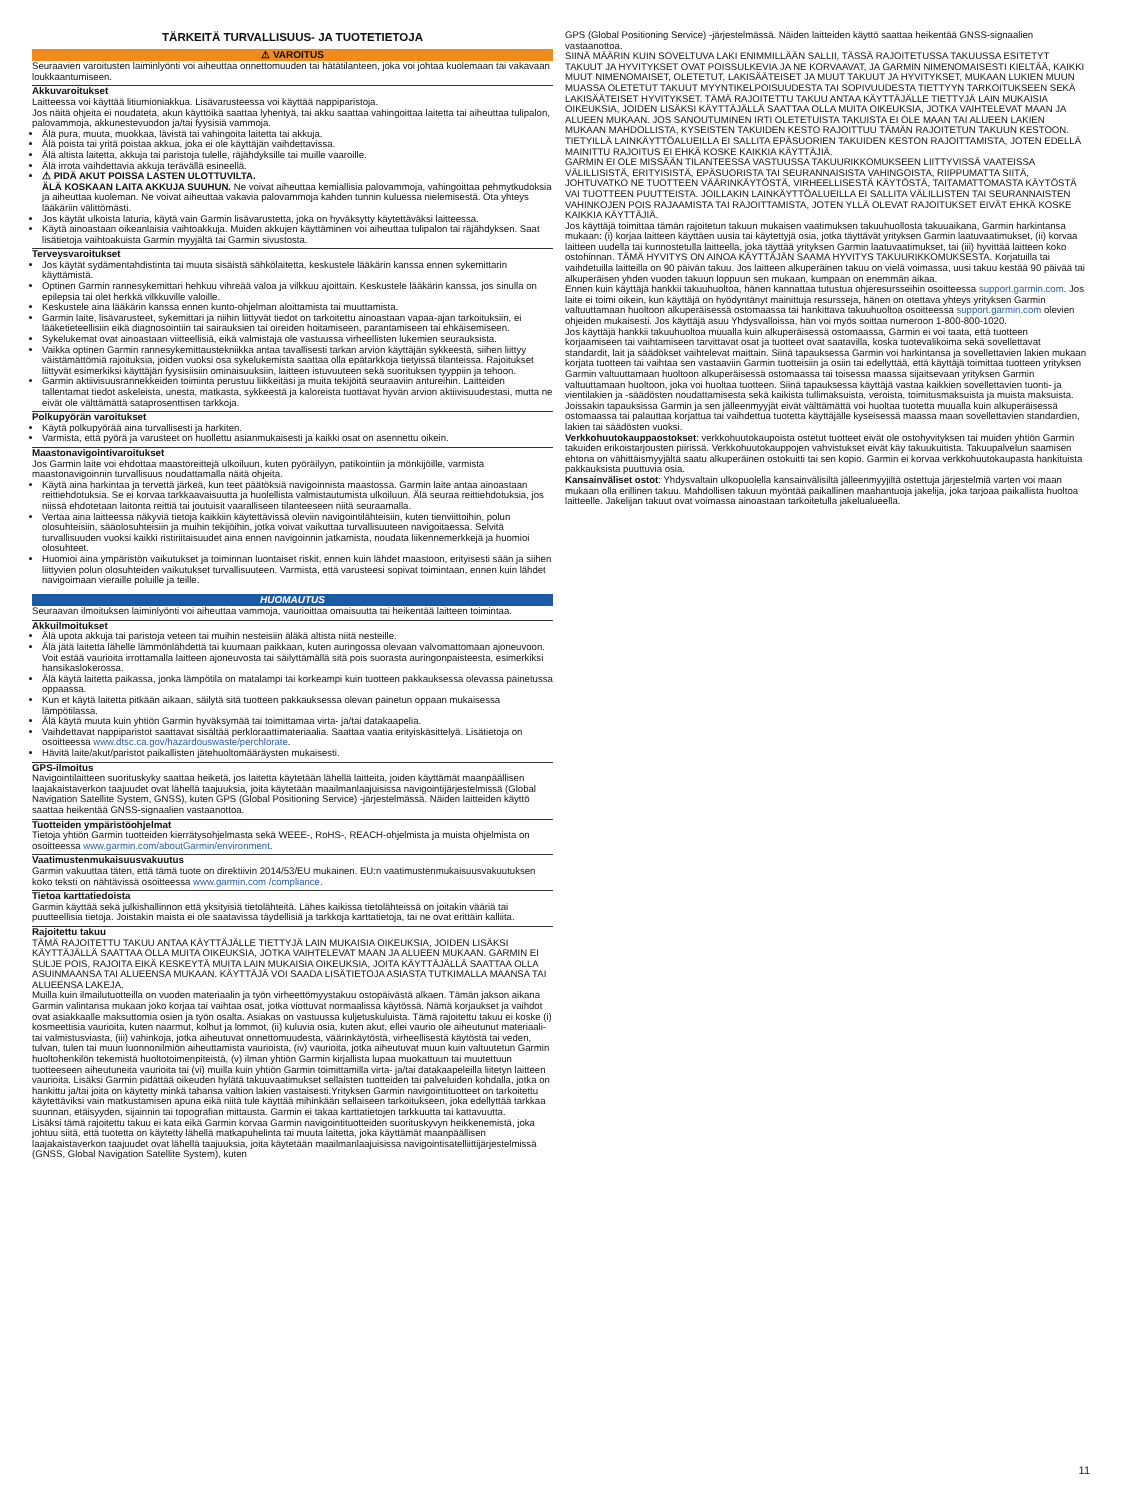TÄRKEITÄ TURVALLISUUS- JA TUOTETIETOJA
⚠ VAROITUS
Seuraavien varoitusten laiminlyönti voi aiheuttaa onnettomuuden tai hätätilanteen, joka voi johtaa kuolemaan tai vakavaan loukkaantumiseen.
Akkuvaroitukset
Laitteessa voi käyttää litiumioniakkua. Lisävarusteessa voi käyttää nappiparistoja.
Jos näitä ohjeita ei noudateta, akun käyttöikä saattaa lyhentyä, tai akku saattaa vahingoittaa laitetta tai aiheuttaa tulipalon, palovammoja, akkunestevuodon ja/tai fyysisiä vammoja.
Älä pura, muuta, muokkaa, lävistä tai vahingoita laitetta tai akkuja.
Älä poista tai yritä poistaa akkua, joka ei ole käyttäjän vaihdettavissa.
Älä altista laitetta, akkuja tai paristoja tulelle, räjähdyksille tai muille vaaroille.
Älä irrota vaihdettavia akkuja terävällä esineellä.
⚠ PIDÄ AKUT POISSA LASTEN ULOTTUVILTA.
ÄLÄ KOSKAAN LAITA AKKUJA SUUHUN. Ne voivat aiheuttaa kemiallisia palovammoja, vahingoittaa pehmytkudoksia ja aiheuttaa kuoleman. Ne voivat aiheuttaa vakavia palovammoja kahden tunnin kuluessa nielemisestä. Ota yhteys lääkäriin välittömästi.
Jos käytät ulkoista laturia, käytä vain Garmin lisävarustetta, joka on hyväksytty käytettäväksi laitteessa.
Käytä ainoastaan oikeanlaisia vaihtoakkuja. Muiden akkujen käyttäminen voi aiheuttaa tulipalon tai räjähdyksen. Saat lisätietoja vaihtoakuista Garmin myyjältä tai Garmin sivustosta.
Terveysvaroitukset
Jos käytät sydämentahdistinta tai muuta sisäistä sähkölaitetta, keskustele lääkärin kanssa ennen sykemittarin käyttämistä.
Optinen Garmin rannesykemittari hehkuu vihreää valoa ja vilkkuu ajoittain. Keskustele lääkärin kanssa, jos sinulla on epilepsia tai olet herkkä vilkkuville valoille.
Keskustele aina lääkärin kanssa ennen kunto-ohjelman aloittamista tai muuttamista.
Garmin laite, lisävarusteet, sykemittari ja niihin liittyvät tiedot on tarkoitettu ainoastaan vapaa-ajan tarkoituksiin, ei lääketieteellisiin eikä diagnosointiin tai sairauksien tai oireiden hoitamiseen, parantamiseen tai ehkäisemiseen.
Sykelukemat ovat ainoastaan viitteellisiä, eikä valmistaja ole vastuussa virheellisten lukemien seurauksista.
Vaikka optinen Garmin rannesykemittaustekniikka antaa tavallisesti tarkan arvion käyttäjän sykkeestä, siihen liittyy väistämättömiä rajoituksia, joiden vuoksi osa sykelukemista saattaa olla epätarkkoja tietyissä tilanteissa. Rajoitukset liittyvät esimerkiksi käyttäjän fyysisiisiin ominaisuuksiin, laitteen istuvuuteen sekä suorituksen tyyppiin ja tehoon.
Garmin aktiivisuusrannekkeiden toiminta perustuu liikkeitäsi ja muita tekijöitä seuraaviin antureihin. Laitteiden tallentamat tiedot askeleista, unesta, matkasta, sykkeestä ja kaloreista tuottavat hyvän arvion aktiivisuudestasi, mutta ne eivät ole välttämättä sataprosenttisen tarkkoja.
Polkupyörän varoitukset
Käytä polkupyörää aina turvallisesti ja harkiten.
Varmista, että pyörä ja varusteet on huollettu asianmukaisesti ja kaikki osat on asennettu oikein.
Maastonavigointivaroitukset
Jos Garmin laite voi ehdottaa maastoreittejä ulkoiluun, kuten pyöräilyyn, patikointiin ja mönkijöille, varmista maastonavigoinnin turvallisuus noudattamalla näitä ohjeita.
Käytä aina harkintaa ja tervettä järkeä, kun teet päätöksiä navigoinnista maastossa. Garmin laite antaa ainoastaan reittiehdotuksia. Se ei korvaa tarkkaavaisuutta ja huolellista valmistautumista ulkoiluun. Älä seuraa reittiehdotuksia, jos niissä ehdotetaan laitonta reittiä tai joutuisit vaaralliseen tilanteeseen niitä seuraamalla.
Vertaa aina laitteessa näkyviä tietoja kaikkiin käytettävissä oleviin navigointilähteisiin, kuten tienviittoihin, polun olosuhteisiin, sääolosuhteisiin ja muihin tekijöihin, jotka voivat vaikuttaa turvallisuuteen navigoitaessa. Selvitä turvallisuuden vuoksi kaikki ristiriitaisuudet aina ennen navigoinnin jatkamista, noudata liikennemerkkejä ja huomioi olosuhteet.
Huomioi aina ympäristön vaikutukset ja toiminnan luontaiset riskit, ennen kuin lähdet maastoon, erityisesti sään ja siihen liittyvien polun olosuhteiden vaikutukset turvallisuuteen. Varmista, että varusteesi sopivat toimintaan, ennen kuin lähdet navigoimaan vieraille poluille ja teille.
HUOMAUTUS
Seuraavan ilmoituksen laiminlyönti voi aiheuttaa vammoja, vaurioittaa omaisuutta tai heikentää laitteen toimintaa.
Akkuilmoitukset
Älä upota akkuja tai paristoja veteen tai muihin nesteisiin äläkä altista niitä nesteille.
Älä jätä laitetta lähelle lämmönlähdettä tai kuumaan paikkaan, kuten auringossa olevaan valvomattomaan ajoneuvoon. Voit estää vaurioita irrottamalla laitteen ajoneuvosta tai säilyttämällä sitä pois suorasta auringonpaisteesta, esimerkiksi hansikaslokerossa.
Älä käytä laitetta paikassa, jonka lämpötila on matalampi tai korkeampi kuin tuotteen pakkauksessa olevassa painetussa oppaassa.
Kun et käytä laitetta pitkään aikaan, säilytä sitä tuotteen pakkauksessa olevan painetun oppaan mukaisessa lämpötilassa.
Älä käytä muuta kuin yhtiön Garmin hyväksymää tai toimittamaa virta- ja/tai datakaapelia.
Vaihdettavat nappiparistot saattavat sisältää perkloraattimateriaalia. Saattaa vaatia erityiskäsittelyä. Lisätietoja on osoitteessa www.dtsc.ca.gov/hazardouswaste/perchlorate.
Hävitä laite/akut/paristot paikallisten jätehuoltomääräysten mukaisesti.
GPS-ilmoitus
Navigointilaitteen suorituskyky saattaa heiketä, jos laitetta käytetään lähellä laitteita, joiden käyttämät maanpäällisen laajakaistaverkon taajuudet ovat lähellä taajuuksia, joita käytetään maailmanlaajuisissa navigointijärjestelmissä (Global Navigation Satellite System, GNSS), kuten GPS (Global Positioning Service) -järjestelmässä. Näiden laitteiden käyttö saattaa heikentää GNSS-signaalien vastaanottoa.
Tuotteiden ympäristöohjelmat
Tietoja yhtiön Garmin tuotteiden kierrätysohjelmasta sekä WEEE-, RoHS-, REACH-ohjelmista ja muista ohjelmista on osoitteessa www.garmin.com/aboutGarmin/environment.
Vaatimustenmukaisuusvakuutus
Garmin vakuuttaa täten, että tämä tuote on direktiivin 2014/53/EU mukainen. EU:n vaatimustenmukaisuusvakuutuksen koko teksti on nähtävissä osoitteessa www.garmin.com /compliance.
Tietoa karttatiedoista
Garmin käyttää sekä julkishallinnon että yksityisiä tietolähteitä. Lähes kaikissa tietolähteissä on joitakin vääriä tai puutteellisia tietoja. Joistakin maista ei ole saatavissa täydellisiä ja tarkkoja karttatietoja, tai ne ovat erittäin kalliita.
Rajoitettu takuu
TÄMÄ RAJOITETTU TAKUU ANTAA KÄYTTÄJÄLLE TIETTYJÄ LAIN MUKAISIA OIKEUKSIA, JOIDEN LISÄKSI KÄYTTÄJÄLLÄ SAATTAA OLLA MUITA OIKEUKSIA, JOTKA VAIHTELEVAT MAAN JA ALUEEN MUKAAN. GARMIN EI SULJE POIS, RAJOITA EIKÄ KESKEYTÄ MUITA LAIN MUKAISIA OIKEUKSIA, JOITA KÄYTTÄJÄLLÄ SAATTAA OLLA ASUINMAANSA TAI ALUEENSA MUKAAN. KÄYTTÄJÄ VOI SAADA LISÄTIETOJA ASIASTA TUTKIMALLA MAANSA TAI ALUEENSA LAKEJA.
Muilla kuin ilmailutuotteilla on vuoden materiaalin ja työn virheettömyystakuu ostopäivästä alkaen. Tämän jakson aikana Garmin valintansa mukaan joko korjaa tai vaihtaa osat, jotka viottuvat normaalissa käytössä. Nämä korjaukset ja vaihdot ovat asiakkaalle maksuttomia osien ja työn osalta. Asiakas on vastuussa kuljetuskuluista. Tämä rajoitettu takuu ei koske (i) kosmeettisia vaurioita, kuten naarmut, kolhut ja lommot, (ii) kuluvia osia, kuten akut, ellei vaurio ole aiheutunut materiaali- tai valmistusviasta, (iii) vahinkoja, jotka aiheutuvat onnettomuudesta, väärinkäytöstä, virheellisestä käytöstä tai veden, tulvan, tulen tai muun luonnonilmiön aiheuttamista vaurioista, (iv) vaurioita, jotka aiheutuvat muun kuin valtuutetun Garmin huoltohenkilön tekemistä huoltotoimenpiteistä, (v) ilman yhtiön Garmin kirjallista lupaa muokattuun tai muutettuun tuotteeseen aiheutuneita vaurioita tai (vi) muilla kuin yhtiön Garmin toimittamilla virta- ja/tai datakaapeleilla liitetyn laitteen vaurioita. Lisäksi Garmin pidättää oikeuden hylätä takuuvaatimukset sellaisten tuotteiden tai palveluiden kohdalla, jotka on hankittu ja/tai joita on käytetty minkä tahansa valtion lakien vastaisesti.Yrityksen Garmin navigointituotteet on tarkoitettu käytettäviksi vain matkustamisen apuna eikä niitä tule käyttää mihinkään sellaiseen tarkoitukseen, joka edellyttää tarkkaa suunnan, etäisyyden, sijainnin tai topografian mittausta. Garmin ei takaa karttatietojen tarkkuutta tai kattavuutta.
Lisäksi tämä rajoitettu takuu ei kata eikä Garmin korvaa Garmin navigointituotteiden suorituskyvyn heikkenemistä, joka johtuu siitä, että tuotetta on käytetty lähellä matkapuhelinta tai muuta laitetta, joka käyttämät maanpäällisen laajakaistaverkon taajuudet ovat lähellä taajuuksia, joita käytetään maailmanlaajuisissa navigointisatelliittijärjestelmissä (GNSS, Global Navigation Satellite System), kuten
GPS (Global Positioning Service) -järjestelmässä. Näiden laitteiden käyttö saattaa heikentää GNSS-signaalien vastaanottoa.
SIINÄ MÄÄRIN KUIN SOVELTUVA LAKI ENIMMILLÄÄN SALLII, TÄSSÄ RAJOITETUSSA TAKUUSSA ESITETYT TAKUUT JA HYVITYKSET OVAT POISSULKEVIA JA NE KORVAAVAT, JA GARMIN NIMENOMAISESTI KIELTÄÄ, KAIKKI MUUT NIMENOMAISET, OLETETUT, LAKISÄÄTEISET JA MUUT TAKUUT JA HYVITYKSET, MUKAAN LUKIEN MUUN MUASSA OLETETUT TAKUUT MYYNTIKELPOISUUDESTA TAI SOPIVUUDESTA TIETTYYN TARKOITUKSEEN SEKÄ LAKISÄÄTEISET HYVITYKSET. TÄMÄ RAJOITETTU TAKUU ANTAA KÄYTTÄJÄLLE TIETTYJÄ LAIN MUKAISIA OIKEUKSIA, JOIDEN LISÄKSI KÄYTTÄJÄLLÄ SAATTAA OLLA MUITA OIKEUKSIA, JOTKA VAIHTELEVAT MAAN JA ALUEEN MUKAAN. JOS SANOUTUMINEN IRTI OLETETUISTA TAKUISTA EI OLE MAAN TAI ALUEEN LAKIEN MUKAAN MAHDOLLISTA, KYSEISTEN TAKUIDEN KESTO RAJOITTUU TÄMÄN RAJOITETUN TAKUUN KESTOON. TIETYILLÄ LAINKÄYTTÖALUEILLA EI SALLITA EPÄSUORIEN TAKUIDEN KESTON RAJOITTAMISTA, JOTEN EDELLÄ MAINITTU RAJOITUS EI EHKÄ KOSKE KAIKKIA KÄYTTÄJIÄ.
GARMIN EI OLE MISSÄÄN TILANTEESSA VASTUUSSA TAKUURIKKOMUKSEEN LIITTYVISSÄ VAATEISSA VÄLILLISISTÄ, ERITYISISTÄ, EPÄSUORISTA TAI SEURANNAISISTA VAHINGOISTA, RIIPPUMATTA SIITÄ, JOHTUVATKO NE TUOTTEEN VÄÄRINKÄYTÖSTÄ, VIRHEELLISESTÄ KÄYTÖSTÄ, TAITAMATTOMASTA KÄYTÖSTÄ VAI TUOTTEEN PUUTTEISTA. JOILLAKIN LAINKÄYTTÖALUEILLA EI SALLITA VÄLILLISTEN TAI SEURANNAISTEN VAHINKOJEN POIS RAJAAMISTA TAI RAJOITTAMISTA, JOTEN YLLÄ OLEVAT RAJOITUKSET EIVÄT EHKÄ KOSKE KAIKKIA KÄYTTÄJIÄ.
Jos käyttäjä toimittaa tämän rajoitetun takuun mukaisen vaatimuksen takuuhuollosta takuuaikana, Garmin harkintansa mukaan: (i) korjaa laitteen käyttäen uusia tai käytettyjä osia, jotka täyttävät yrityksen Garmin laatuvaatimukset, (ii) korvaa laitteen uudella tai kunnostetulla laitteella, joka täyttää yrityksen Garmin laatuvaatimukset, tai (iii) hyvittää laitteen koko ostohinnan. TÄMÄ HYVITYS ON AINOA KÄYTTÄJÄN SAAMA HYVITYS TAKUURIKKOMUKSESTA. Korjatuilla tai vaihdetuilla laitteilla on 90 päivän takuu. Jos laitteen alkuperäinen takuu on vielä voimassa, uusi takuu kestää 90 päivää tai alkuperäisen yhden vuoden takuun loppuun sen mukaan, kumpaan on enemmän aikaa.
Ennen kuin käyttäjä hankkii takuuhuoltoa, hänen kannattaa tutustua ohjeresursseihin osoitteessa support.garmin.com. Jos laite ei toimi oikein, kun käyttäjä on hyödyntänyt mainittuja resursseja, hänen on otettava yhteys yrityksen Garmin valtuuttamaan huoltoon alkuperäisessä ostomaassa tai hankittava takuuhuoltoa osoitteessa support.garmin.com olevien ohjeiden mukaisesti. Jos käyttäjä asuu Yhdysvalloissa, hän voi myös soittaa numeroon 1-800-800-1020.
Jos käyttäjä hankkii takuuhuoltoa muualla kuin alkuperäisessä ostomaassa, Garmin ei voi taata, että tuotteen korjaamiseen tai vaihtamiseen tarvittavat osat ja tuotteet ovat saatavilla, koska tuotevalikoima sekä sovellettavat standardit, lait ja säädökset vaihtelevat maittain. Siinä tapauksessa Garmin voi harkintansa ja sovellettavien lakien mukaan korjata tuotteen tai vaihtaa sen vastaaviin Garmin tuotteisiin ja osiin tai edellyttää, että käyttäjä toimittaa tuotteen yrityksen Garmin valtuuttamaan huoltoon alkuperäisessä ostomaassa tai toisessa maassa sijaitsevaan yrityksen Garmin valtuuttamaan huoltoon, joka voi huoltaa tuotteen. Siinä tapauksessa käyttäjä vastaa kaikkien sovellettavien tuonti- ja vientilakien ja -säädösten noudattamisesta sekä kaikista tullimaksuista, veroista, toimitusmaksuista ja muista maksuista. Joissakin tapauksissa Garmin ja sen jälleenmyyjät eivät välttämättä voi huoltaa tuotetta muualla kuin alkuperäisessä ostomaassa tai palauttaa korjattua tai vaihdettua tuotetta käyttäjälle kyseisessä maassa maan sovellettavien standardien, lakien tai säädösten vuoksi.
Verkkohuutokauppaostokset: verkkohuutokaupoista ostetut tuotteet eivät ole ostohyvityksen tai muiden yhtiön Garmin takuiden erikoistarjousten piirissä. Verkkohuutokauppojen vahvistukset eivät käy takuukuitista. Takuupalvelun saamisen ehtona on vähittäismyyjältä saatu alkuperäinen ostokuitti tai sen kopio. Garmin ei korvaa verkkohuutokaupasta hankituista pakkauksista puuttuvia osia.
Kansainväliset ostot: Yhdysvaltain ulkopuolella kansainvälisiltä jälleenmyyjiltä ostettuja järjestelmiä varten voi maan mukaan olla erillinen takuu. Mahdollisen takuun myöntää paikallinen maahantuoja jakelija, joka tarjoaa paikallista huoltoa laitteelle. Jakelijan takuut ovat voimassa ainoastaan tarkoitetulla jakelualueella.
11